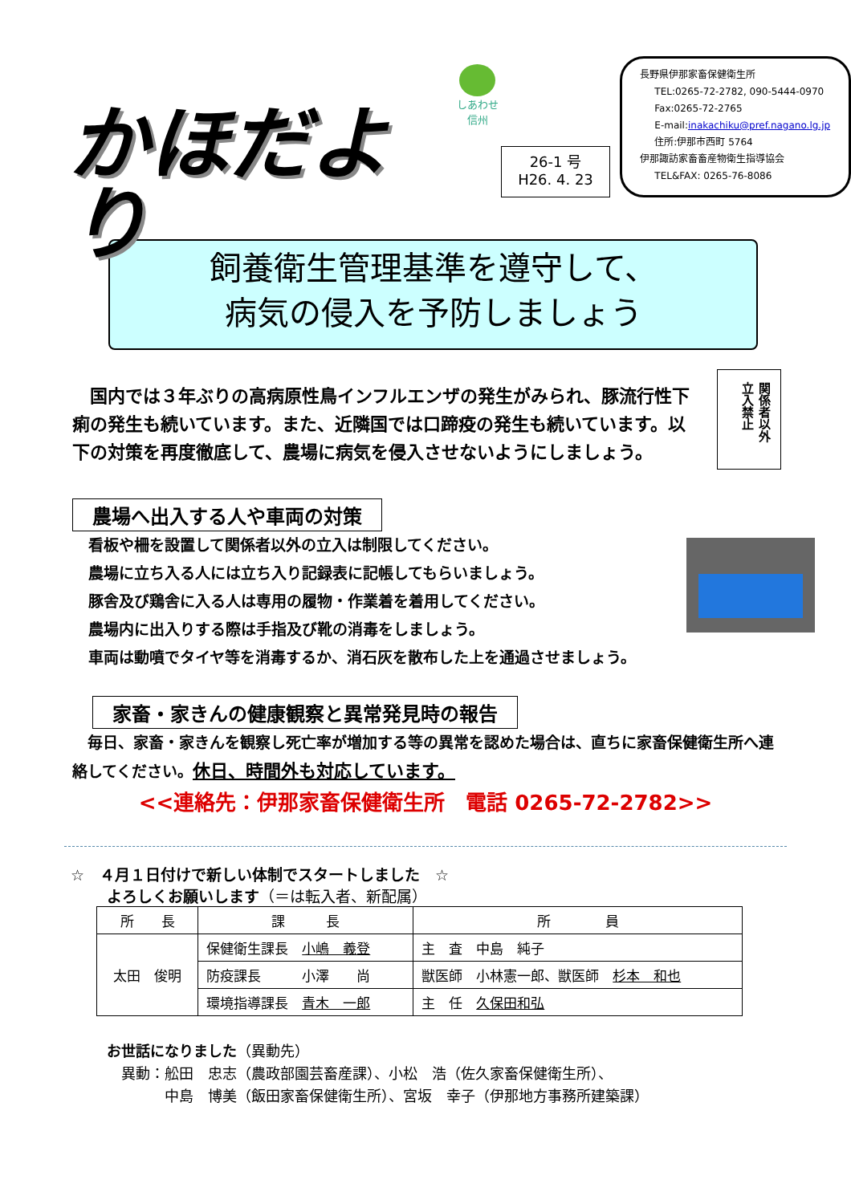かほだより
しあわせ
信州
26-1 号
H26. 4. 23
長野県伊那家畜保健衛生所
TEL:0265-72-2782, 090-5444-0970
Fax:0265-72-2765
E-mail:inakachiku@pref.nagano.lg.jp
住所:伊那市西町 5764
伊那諏訪家畜畜産物衛生指導協会
TEL&FAX: 0265-76-8086
飼養衛生管理基準を遵守して、
病気の侵入を予防しましょう
関係者以外 立入禁止
　国内では３年ぶりの高病原性鳥インフルエンザの発生がみられ、豚流行性下痢の発生も続いています。また、近隣国では口蹄疫の発生も続いています。以下の対策を再度徹底して、農場に病気を侵入させないようにしましょう。
農場へ出入する人や車両の対策
看板や柵を設置して関係者以外の立入は制限してください。
農場に立ち入る人には立ち入り記録表に記帳してもらいましょう。
豚舎及び鶏舎に入る人は専用の履物・作業着を着用してください。
農場内に出入りする際は手指及び靴の消毒をしましょう。
車両は動噴でタイヤ等を消毒するか、消石灰を散布した上を通過させましょう。
家畜・家きんの健康観察と異常発見時の報告
　毎日、家畜・家きんを観察し死亡率が増加する等の異常を認めた場合は、直ちに家畜保健衛生所へ連絡してください。休日、時間外も対応しています。
<<連絡先：伊那家畜保健衛生所　電話 0265-72-2782>>
☆　４月１日付けで新しい体制でスタートしました　☆
よろしくお願いします（＝は転入者、新配属）
| 所 長 | 課 長 | 所 員 |
| --- | --- | --- |
| 太田 俊明 | 保健衛生課長 小嶋 義登 | 主 査 中島 純子 |
| | 防疫課長 小澤 尚 | 獣医師 小林憲一郎、獣医師 杉本 和也 |
| | 環境指導課長 青木 一郎 | 主 任 久保田和弘 |
お世話になりました（異動先）
　異動：舩田　忠志（農政部園芸畜産課）、小松　浩（佐久家畜保健衛生所）、
　　　　中島　博美（飯田家畜保健衛生所）、宮坂　幸子（伊那地方事務所建築課）